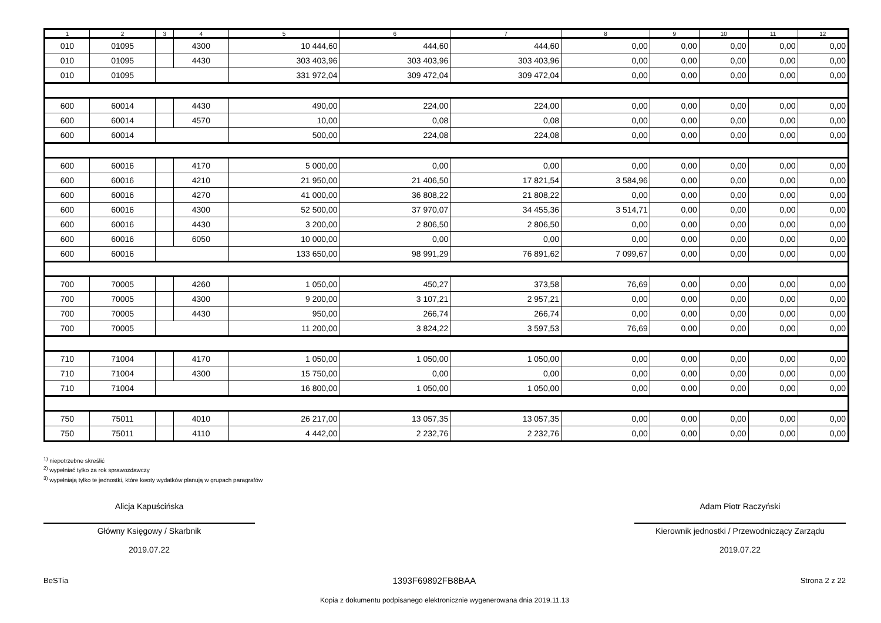| 1 | 2 | 3 | 4 | 5 | 6 | 7 | 8 | 9 | 10 | 11 | 12 |
| --- | --- | --- | --- | --- | --- | --- | --- | --- | --- | --- | --- |
| 010 | 01095 | | 4300 | 10 444,60 | 444,60 | 444,60 | 0,00 | 0,00 | 0,00 | 0,00 | 0,00 |
| 010 | 01095 | | 4430 | 303 403,96 | 303 403,96 | 303 403,96 | 0,00 | 0,00 | 0,00 | 0,00 | 0,00 |
| 010 | 01095 | | | 331 972,04 | 309 472,04 | 309 472,04 | 0,00 | 0,00 | 0,00 | 0,00 | 0,00 |
| 600 | 60014 | | 4430 | 490,00 | 224,00 | 224,00 | 0,00 | 0,00 | 0,00 | 0,00 | 0,00 |
| 600 | 60014 | | 4570 | 10,00 | 0,08 | 0,08 | 0,00 | 0,00 | 0,00 | 0,00 | 0,00 |
| 600 | 60014 | | | 500,00 | 224,08 | 224,08 | 0,00 | 0,00 | 0,00 | 0,00 | 0,00 |
| 600 | 60016 | | 4170 | 5 000,00 | 0,00 | 0,00 | 0,00 | 0,00 | 0,00 | 0,00 | 0,00 |
| 600 | 60016 | | 4210 | 21 950,00 | 21 406,50 | 17 821,54 | 3 584,96 | 0,00 | 0,00 | 0,00 | 0,00 |
| 600 | 60016 | | 4270 | 41 000,00 | 36 808,22 | 21 808,22 | 0,00 | 0,00 | 0,00 | 0,00 | 0,00 |
| 600 | 60016 | | 4300 | 52 500,00 | 37 970,07 | 34 455,36 | 3 514,71 | 0,00 | 0,00 | 0,00 | 0,00 |
| 600 | 60016 | | 4430 | 3 200,00 | 2 806,50 | 2 806,50 | 0,00 | 0,00 | 0,00 | 0,00 | 0,00 |
| 600 | 60016 | | 6050 | 10 000,00 | 0,00 | 0,00 | 0,00 | 0,00 | 0,00 | 0,00 | 0,00 |
| 600 | 60016 | | | 133 650,00 | 98 991,29 | 76 891,62 | 7 099,67 | 0,00 | 0,00 | 0,00 | 0,00 |
| 700 | 70005 | | 4260 | 1 050,00 | 450,27 | 373,58 | 76,69 | 0,00 | 0,00 | 0,00 | 0,00 |
| 700 | 70005 | | 4300 | 9 200,00 | 3 107,21 | 2 957,21 | 0,00 | 0,00 | 0,00 | 0,00 | 0,00 |
| 700 | 70005 | | 4430 | 950,00 | 266,74 | 266,74 | 0,00 | 0,00 | 0,00 | 0,00 | 0,00 |
| 700 | 70005 | | | 11 200,00 | 3 824,22 | 3 597,53 | 76,69 | 0,00 | 0,00 | 0,00 | 0,00 |
| 710 | 71004 | | 4170 | 1 050,00 | 1 050,00 | 1 050,00 | 0,00 | 0,00 | 0,00 | 0,00 | 0,00 |
| 710 | 71004 | | 4300 | 15 750,00 | 0,00 | 0,00 | 0,00 | 0,00 | 0,00 | 0,00 | 0,00 |
| 710 | 71004 | | | 16 800,00 | 1 050,00 | 1 050,00 | 0,00 | 0,00 | 0,00 | 0,00 | 0,00 |
| 750 | 75011 | | 4010 | 26 217,00 | 13 057,35 | 13 057,35 | 0,00 | 0,00 | 0,00 | 0,00 | 0,00 |
| 750 | 75011 | | 4110 | 4 442,00 | 2 232,76 | 2 232,76 | 0,00 | 0,00 | 0,00 | 0,00 | 0,00 |
<sup>1)</sup> niepotrzebne skreślić
<sup>2)</sup> wypełniać tylko za rok sprawozdawczy
<sup>3)</sup> wypełniają tylko te jednostki, które kwoty wydatków planują w grupach paragrafów
Alicja Kapuścińska
Główny Księgowy / Skarbnik
2019.07.22
Adam Piotr Raczyński
Kierownik jednostki / Przewodniczący Zarządu
2019.07.22
BeSTia 1393F69892FB8BAA Strona 2 z 22
Kopia z dokumentu podpisanego elektronicznie wygenerowana dnia 2019.11.13